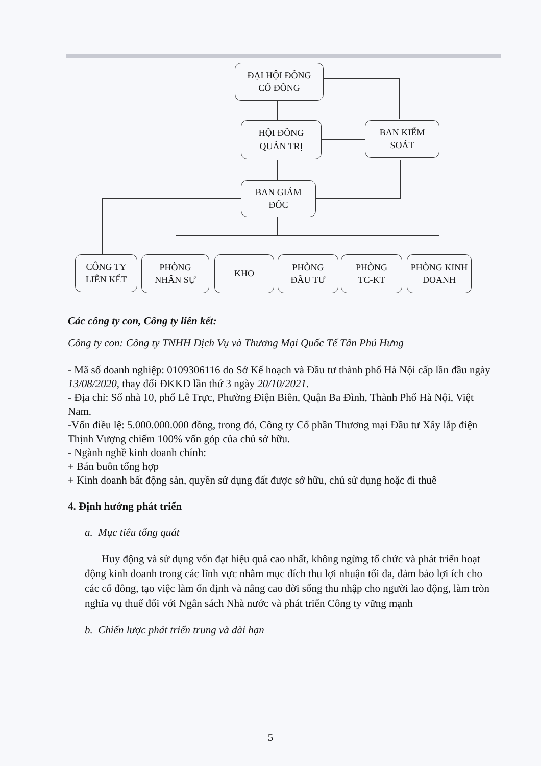ĐẠI HỘI ĐỒNG
CỔ ĐÔNG
HỘI ĐỒNG
QUẢN TRỊ
BAN KIỂM
SOÁT
BAN GIÁM
ĐỐC
CÔNG TY
LIÊN KẾT
PHÒNG
NHÂN SỰ
KHO
PHÒNG
ĐẦU TƯ
PHÒNG
TC-KT
PHÒNG KINH
DOANH
Các công ty con, Công ty liên kết:
Công ty con: Công ty TNHH Dịch Vụ và Thương Mại Quốc Tế Tân Phú Hưng
- Mã số doanh nghiệp: 0109306116 do Sở Kế hoạch và Đầu tư thành phố Hà Nội cấp lần đầu ngày 13/08/2020, thay đổi ĐKKD lần thứ 3 ngày 20/10/2021.
- Địa chỉ: Số nhà 10, phố Lê Trực, Phường Điện Biên, Quận Ba Đình, Thành Phố Hà Nội, Việt Nam.
-Vốn điều lệ: 5.000.000.000 đồng, trong đó, Công ty Cổ phần Thương mại Đầu tư Xây lắp điện Thịnh Vượng chiếm 100% vốn góp của chủ sở hữu.
- Ngành nghề kinh doanh chính:
+ Bán buôn tổng hợp
+ Kinh doanh bất động sản, quyền sử dụng đất được sở hữu, chủ sử dụng hoặc đi thuê
4. Định hướng phát triển
a. Mục tiêu tổng quát
Huy động và sử dụng vốn đạt hiệu quả cao nhất, không ngừng tổ chức và phát triển hoạt động kinh doanh trong các lĩnh vực nhằm mục đích thu lợi nhuận tối đa, đảm bảo lợi ích cho các cổ đông, tạo việc làm ổn định và nâng cao đời sống thu nhập cho người lao động, làm tròn nghĩa vụ thuế đối với Ngân sách Nhà nước và phát triển Công ty vững mạnh
b. Chiến lược phát triển trung và dài hạn
5